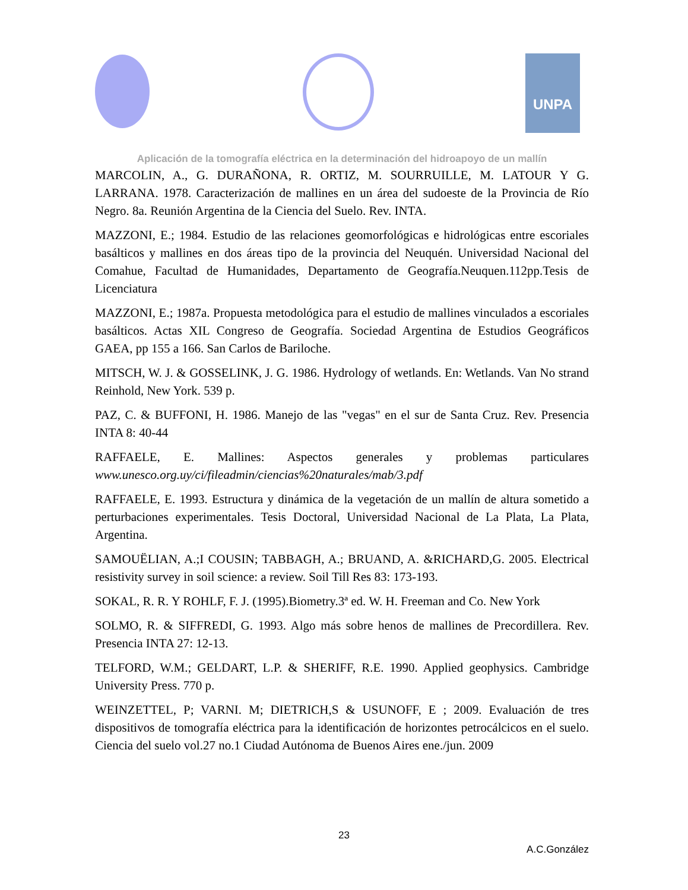UNPA
Aplicación de la tomografía eléctrica en la determinación del hidroapoyo de un mallín
MARCOLIN, A., G. DURAÑONA, R. ORTIZ, M. SOURRUILLE, M. LATOUR Y G. LARRANA. 1978. Caracterización de mallines en un área del sudoeste de la Provincia de Río Negro. 8a. Reunión Argentina de la Ciencia del Suelo. Rev. INTA.
MAZZONI, E.; 1984. Estudio de las relaciones geomorfológicas e hidrológicas entre escoriales basálticos y mallines en dos áreas tipo de la provincia del Neuquén. Universidad Nacional del Comahue, Facultad de Humanidades, Departamento de Geografía.Neuquen.112pp.Tesis de Licenciatura
MAZZONI, E.; 1987a. Propuesta metodológica para el estudio de mallines vinculados a escoriales basálticos. Actas XIL Congreso de Geografía. Sociedad Argentina de Estudios Geográficos GAEA, pp 155 a 166. San Carlos de Bariloche.
MITSCH, W. J. & GOSSELINK, J. G. 1986. Hydrology of wetlands. En: Wetlands. Van No strand Reinhold, New York. 539 p.
PAZ, C. & BUFFONI, H. 1986. Manejo de las "vegas" en el sur de Santa Cruz. Rev. Presencia INTA 8: 40-44
RAFFAELE, E. Mallines: Aspectos generales y problemas particulares www.unesco.org.uy/ci/fileadmin/ciencias%20naturales/mab/3.pdf
RAFFAELE, E. 1993. Estructura y dinámica de la vegetación de un mallín de altura sometido a perturbaciones experimentales. Tesis Doctoral, Universidad Nacional de La Plata, La Plata, Argentina.
SAMOUËLIAN, A.;I COUSIN; TABBAGH, A.; BRUAND, A. &RICHARD,G. 2005. Electrical resistivity survey in soil science: a review. Soil Till Res 83: 173-193.
SOKAL, R. R. Y ROHLF, F. J. (1995).Biometry.3ª ed. W. H. Freeman and Co. New York
SOLMO, R. & SIFFREDI, G. 1993. Algo más sobre henos de mallines de Precordillera. Rev. Presencia INTA 27: 12-13.
TELFORD, W.M.; GELDART, L.P. & SHERIFF, R.E. 1990. Applied geophysics. Cambridge University Press. 770 p.
WEINZETTEL, P; VARNI. M; DIETRICH,S & USUNOFF, E ; 2009. Evaluación de tres dispositivos de tomografía eléctrica para la identificación de horizontes petrocálcicos en el suelo. Ciencia del suelo vol.27 no.1 Ciudad Autónoma de Buenos Aires ene./jun. 2009
23
A.C.González